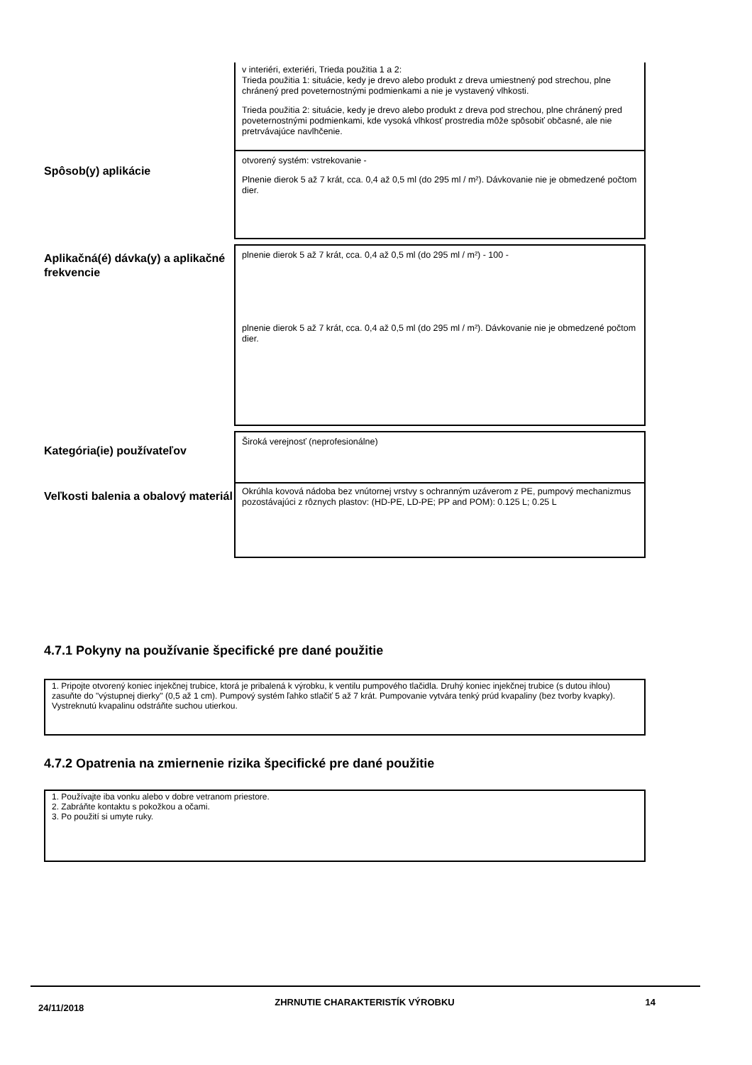v interiéri, exteriéri, Trieda použitia 1 a 2:
Trieda použitia 1: situácie, kedy je drevo alebo produkt z dreva umiestnený pod strechou, plne chránený pred poveternostnými podmienkami a nie je vystavený vlhkosti.
Trieda použitia 2: situácie, kedy je drevo alebo produkt z dreva pod strechou, plne chránený pred poveternostnými podmienkami, kde vysoká vlhkosť prostredia môže spôsobiť občasné, ale nie pretrvávajúce navlhčenie.
Spôsob(y) aplikácie
otvorený systém: vstrekovanie -
Plnenie dierok 5 až 7 krát, cca. 0,4 až 0,5 ml (do 295 ml / m²). Dávkovanie nie je obmedzené počtom dier.
Aplikačná(é) dávka(y) a aplikačné frekvencie
plnenie dierok 5 až 7 krát, cca. 0,4 až 0,5 ml (do 295 ml / m²) - 100 -
plnenie dierok 5 až 7 krát, cca. 0,4 až 0,5 ml (do 295 ml / m²). Dávkovanie nie je obmedzené počtom dier.
Kategória(ie) používateľov
Široká verejnosť (neprofesionálne)
Veľkosti balenia a obalový materiál
Okrúhla kovová nádoba bez vnútornej vrstvy s ochranným uzáverom z PE, pumpový mechanizmus pozostávajúci z rôznych plastov: (HD-PE, LD-PE; PP and POM): 0.125 L; 0.25 L
4.7.1 Pokyny na používanie špecifické pre dané použitie
1. Pripojte otvorený koniec injekčnej trubice, ktorá je pribalená k výrobku, k ventilu pumpového tlačidla. Druhý koniec injekčnej trubice (s dutou ihlou) zasuňte do "výstupnej dierky" (0,5 až 1 cm). Pumpový systém ľahko stlačiť 5 až 7 krát. Pumpovanie vytvára tenký prúd kvapaliny (bez tvorby kvapky). Vystreknutú kvapalinu odstráňte suchou utierkou.
4.7.2 Opatrenia na zmiernenie rizika špecifické pre dané použitie
1. Používajte iba vonku alebo v dobre vetranom priestore.
2. Zabráňte kontaktu s pokožkou a očami.
3. Po použití si umyte ruky.
24/11/2018 ZHRNUTIE CHARAKTERISTÍK VÝROBKU 14